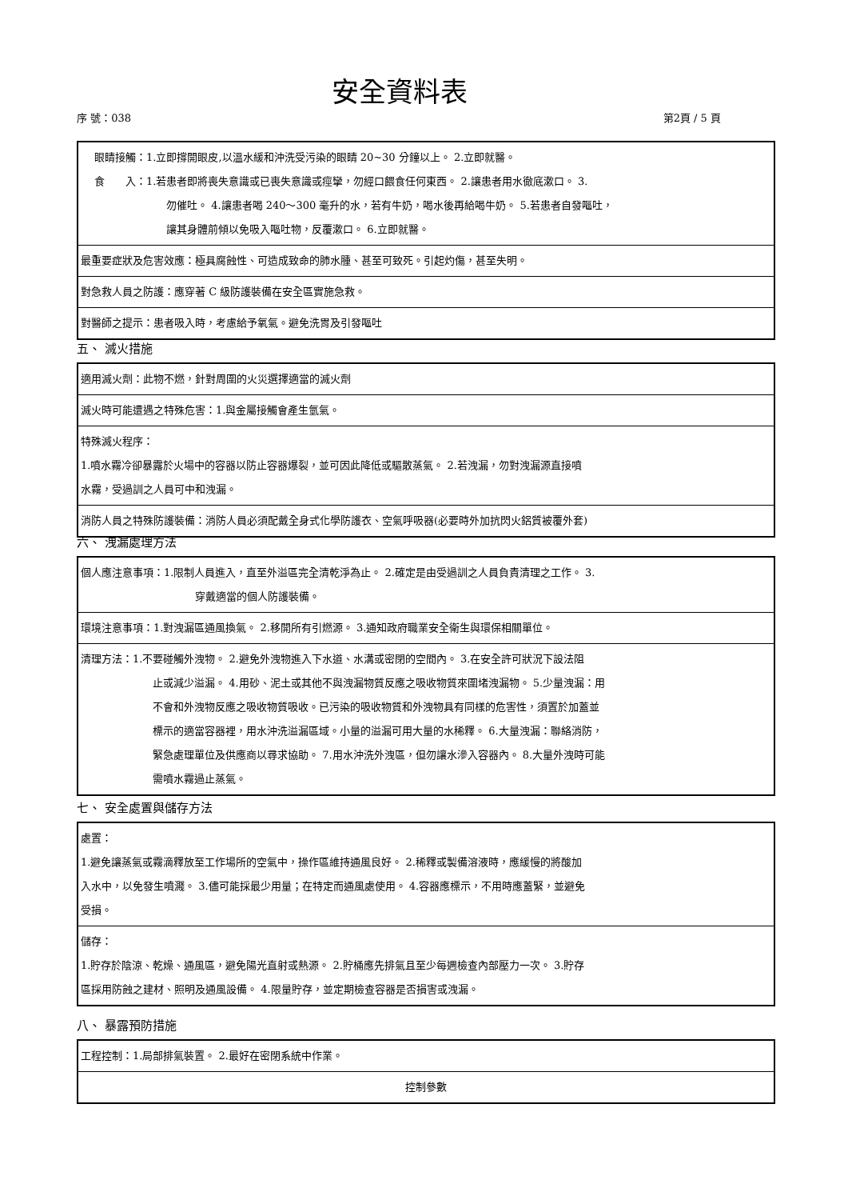安全資料表
序 號：038 第2頁 / 5 頁
| 眼睛接觸：1.立即撐開眼皮,以溫水緩和沖洗受污染的眼睛 20~30 分鐘以上。 2.立即就醫。 食 入：1.若患者即將喪失意識或已喪失意識或痙攣，勿經口餵食任何東西。 2.讓患者用水徹底漱口。 3. 勿催吐。 4.讓患者喝 240～300 毫升的水，若有牛奶，喝水後再給喝牛奶。 5.若患者自發嘔吐， 讓其身體前傾以免吸入嘔吐物，反覆漱口。 6.立即就醫。 |
| 最重要症狀及危害效應：極具腐蝕性、可造成致命的肺水腫、甚至可致死。引起灼傷，甚至失明。 |
| 對急救人員之防護：應穿著 C 級防護裝備在安全區實施急救。 |
| 對醫師之提示：患者吸入時，考慮給予氧氣。避免洗胃及引發嘔吐 |
五、 滅火措施
| 適用滅火劑：此物不燃，針對周圍的火災選擇適當的滅火劑 |
| 滅火時可能遭遇之特殊危害：1.與金屬接觸會產生氫氣。 |
| 特殊滅火程序： 1.噴水霧冷卻暴露於火場中的容器以防止容器爆裂，並可因此降低或驅散蒸氣。 2.若洩漏，勿對洩漏源直接噴 水霧，受過訓之人員可中和洩漏。 |
| 消防人員之特殊防護裝備：消防人員必須配戴全身式化學防護衣、空氣呼吸器(必要時外加抗閃火鋁質被覆外套) |
六、 洩漏處理方法
| 個人應注意事項：1.限制人員進入，直至外溢區完全清乾淨為止。 2.確定是由受過訓之人員負責清理之工作。 3. 穿戴適當的個人防護裝備。 |
| 環境注意事項：1.對洩漏區通風換氣。 2.移開所有引燃源。 3.通知政府職業安全衛生與環保相關單位。 |
| 清理方法：1.不要碰觸外洩物。 2.避免外洩物進入下水道、水溝或密閉的空間內。 3.在安全許可狀況下設法阻 止或減少溢漏。 4.用砂、泥土或其他不與洩漏物質反應之吸收物質來圍堵洩漏物。 5.少量洩漏：用 不會和外洩物反應之吸收物質吸收。已污染的吸收物質和外洩物具有同樣的危害性，須置於加蓋並 標示的適當容器裡，用水沖洗溢漏區域。小量的溢漏可用大量的水稀釋。 6.大量洩漏：聯絡消防， 緊急處理單位及供應商以尋求協助。 7.用水沖洗外洩區，但勿讓水滲入容器內。 8.大量外洩時可能 需噴水霧過止蒸氣。 |
七、 安全處置與儲存方法
| 處置： 1.避免讓蒸氣或霧滴釋放至工作場所的空氣中，操作區維持通風良好。 2.稀釋或製備溶液時，應緩慢的將酸加 入水中，以免發生噴濺。 3.儘可能採最少用量；在特定而通風處使用。 4.容器應標示，不用時應蓋緊，並避免 受損。 |
| 儲存： 1.貯存於陰涼、乾燥、通風區，避免陽光直射或熱源。 2.貯桶應先排氣且至少每週檢查內部壓力一次。 3.貯存 區採用防蝕之建材、照明及通風設備。 4.限量貯存，並定期檢查容器是否損害或洩漏。 |
八、 暴露預防措施
| 工程控制：1.局部排氣裝置。 2.最好在密閉系統中作業。 |
| 控制參數 |